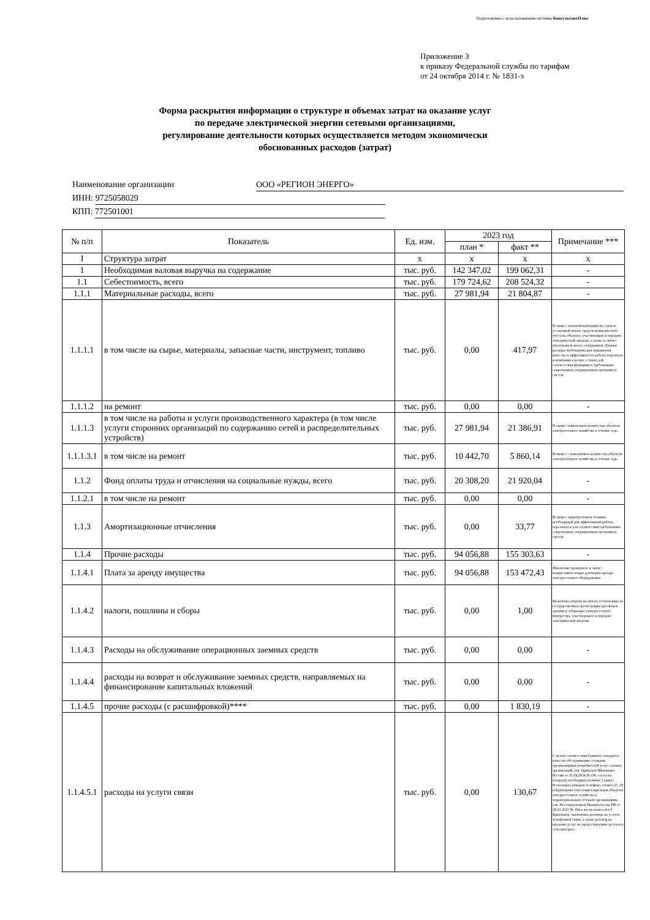Подготовлено с использованием системы КонсультантПлюс
Приложение 3
к приказу Федеральной службы по тарифам
от 24 октября 2014 г. № 1831-э
Форма раскрытия информации о структуре и объемах затрат на оказание услуг
по передаче электрической энергии сетевыми организациями,
регулирование деятельности которых осуществляется методом экономически
обоснованных расходов (затрат)
Наименование организации ООО «РЕГИОН ЭНЕРГО»
ИНН: 9725058029
КПП: 772501001
| № п/п | Показатель | Ед. изм. | 2023 год | | Примечание *** |
| --- | --- | --- | --- | --- | --- |
| | | | план * | факт ** | |
| I | Структура затрат | x | x | x | x |
| 1 | Необходимая валовая выручка на содержание | тыс. руб. | 142 347,02 | 199 062,31 | - |
| 1.1 | Себестоимость, всего | тыс. руб. | 179 724,62 | 208 524,32 | - |
| 1.1.1 | Материальные расходы, всего | тыс. руб. | 27 981,94 | 21 804,87 | - |
| 1.1.1.1 | в том числе на сырье, материалы, запасные части, инструмент, топливо | тыс. руб. | 0,00 | 417,97 | В связи с заменой вышедших из строя и установкой новых средств коммерческого учета на объектах, участвующих в передаче электрической энергии, а также в связи с увелечением штата сотрудников. Данные расходы необходимы для повышения качества и эффективности работы персонала и компании в целом, а также для соответствия функциям и требованиям современных операционных программ и систем. |
| 1.1.1.2 | на ремонт | тыс. руб. | 0,00 | 0,00 | - |
| 1.1.1.3 | в том числе на работы и услуги производственного характера (в том числе услуги сторонних организаций по содержанию сетей и распределительных устройств) | тыс. руб. | 27 981,94 | 21 386,91 | В связи с изменением количества объектов электросетевого хозяйства в течение года |
| 1.1.1.3.1 | в том числе на ремонт | тыс. руб. | 10 442,70 | 5 860,14 | В связи с с изменением количества объектов электросетевого хозяйства в течение года |
| 1.1.2 | Фонд оплаты труда и отчисления на социальные нужды, всего | тыс. руб. | 20 308,20 | 21 920,04 | - |
| 1.1.2.1 | в том числе на ремонт | тыс. руб. | 0,00 | 0,00 | - |
| 1.1.3 | Амортизационные отчисления | тыс. руб. | 0,00 | 33,77 | В связи с приобретением техники, необходимой для эффективной работы персонала и для соответствия требованиям современных операционных программ и систем. |
| 1.1.4 | Прочие расходы | тыс. руб. | 94 056,88 | 155 303,63 | - |
| 1.1.4.1 | Плата за аренду имущества | тыс. руб. | 94 056,88 | 153 472,43 | Изменение произошло в связи с подписанием новых договоров аренды электросетевого оборудования |
| 1.1.4.2 | налоги, пошлины и сборы | тыс. руб. | 0,00 | 1,00 | Включены затраты на оплату госпошлины за государственную регистрацию договоров аренды и субаренды электросетевого имущества, участвующего в передаче электрической энергии |
| 1.1.4.3 | Расходы на обслуживание операционных заемных средств | тыс. руб. | 0,00 | 0,00 | - |
| 1.1.4.4 | расходы на возврат и обслуживание заемных средств, направляемых на финансирование капитальных вложений | тыс. руб. | 0,00 | 0,00 | - |
| 1.1.4.5 | прочие расходы (с расшифровкой)**** | тыс. руб. | 0,00 | 1 830,19 | - |
| 1.1.4.5.1 | расходы на услуги связи | тыс. руб. | 0,00 | 130,67 | С целью соответствия Единым стандартах качества обслуживания сетевыми организациями потребителей услуг сетевых организаций, утв. Приказом Минэнерго России от 15.04.2014 № 186, согласно которому необходимо наличие 2 (двух) бесплатных номеров телефона, пункта 27, 28 и Критериям отнесения владельцев объектов электросетевого хозяйства к территориальным сетевым организациям, утв. Постановлением Правительства РФ от 28.02.2015 № 184 в части пункта 4 и 5 Критериев, заключены договора на услуги телефонной связи, а также договор на оказание услуг по предоставлению доступа к сети интернет. |